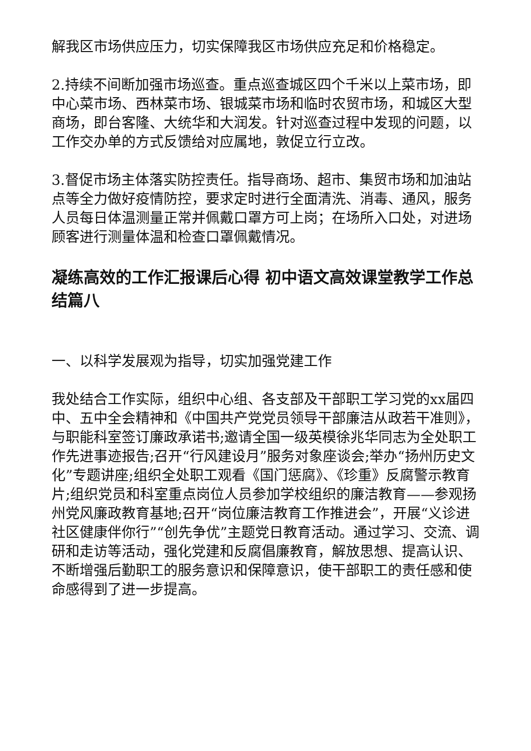解我区市场供应压力，切实保障我区市场供应充足和价格稳定。
2.持续不间断加强市场巡查。重点巡查城区四个千米以上菜市场，即中心菜市场、西林菜市场、银城菜市场和临时农贸市场，和城区大型商场，即台客隆、大统华和大润发。针对巡查过程中发现的问题，以工作交办单的方式反馈给对应属地，敦促立行立改。
3.督促市场主体落实防控责任。指导商场、超市、集贸市场和加油站点等全力做好疫情防控，要求定时进行全面清洗、消毒、通风，服务人员每日体温测量正常并佩戴口罩方可上岗；在场所入口处，对进场顾客进行测量体温和检查口罩佩戴情况。
凝练高效的工作汇报课后心得 初中语文高效课堂教学工作总结篇八
一、以科学发展观为指导，切实加强党建工作
我处结合工作实际，组织中心组、各支部及干部职工学习党的xx届四中、五中全会精神和《中国共产党党员领导干部廉洁从政若干准则》，与职能科室签订廉政承诺书;邀请全国一级英模徐兆华同志为全处职工作先进事迹报告;召开“行风建设月”服务对象座谈会;举办“扬州历史文化”专题讲座;组织全处职工观看《国门惩腐》、《珍重》反腐警示教育片;组织党员和科室重点岗位人员参加学校组织的廉洁教育——参观扬州党风廉政教育基地;召开“岗位廉洁教育工作推进会”，开展“义诊进社区健康伴你行”“创先争优”主题党日教育活动。通过学习、交流、调研和走访等活动，强化党建和反腐倡廉教育，解放思想、提高认识、不断增强后勤职工的服务意识和保障意识，使干部职工的责任感和使命感得到了进一步提高。